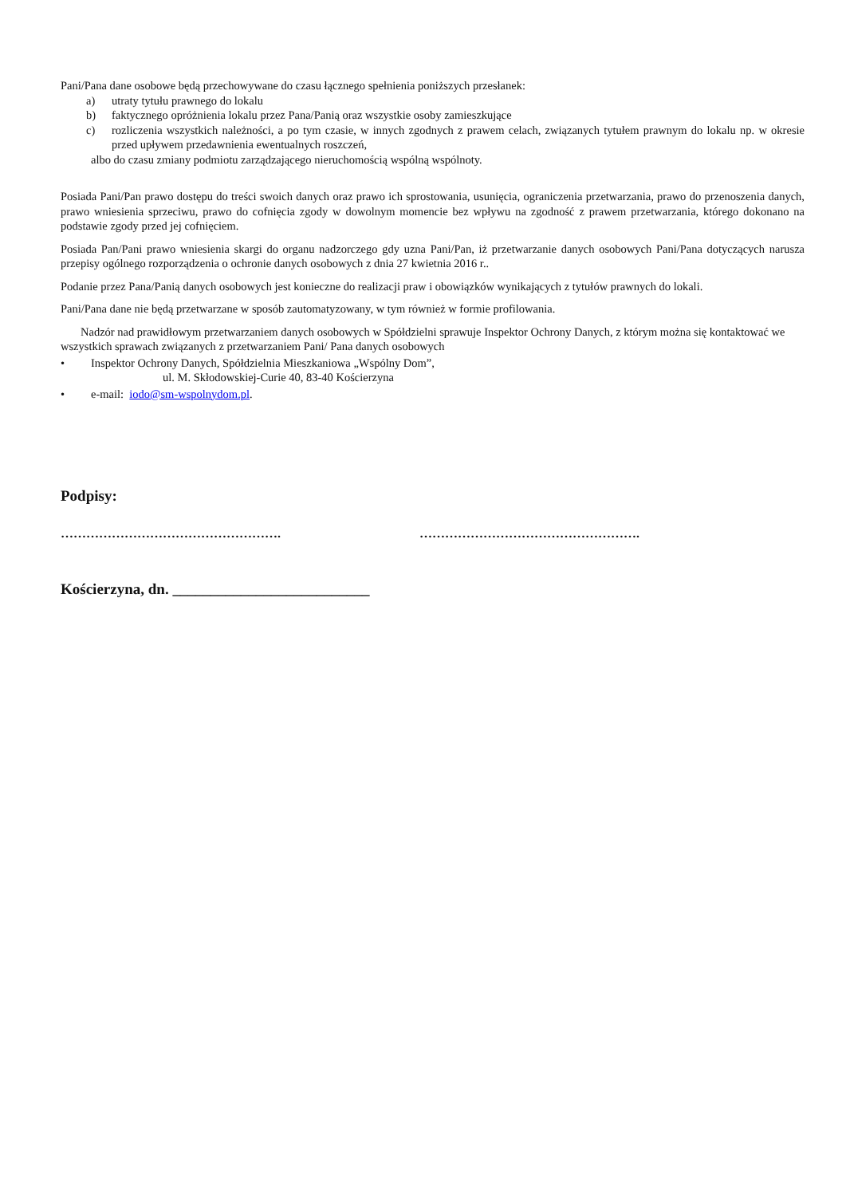Pani/Pana dane osobowe będą przechowywane do czasu łącznego spełnienia poniższych przesłanek:
a) utraty tytułu prawnego do lokalu
b) faktycznego opróżnienia lokalu przez Pana/Panią oraz wszystkie osoby zamieszkujące
c) rozliczenia wszystkich należności, a po tym czasie, w innych zgodnych z prawem celach, związanych tytułem prawnym do lokalu np. w okresie przed upływem przedawnienia ewentualnych roszczeń,
albo do czasu zmiany podmiotu zarządzającego nieruchomością wspólną wspólnoty.
Posiada Pani/Pan prawo dostępu do treści swoich danych oraz prawo ich sprostowania, usunięcia, ograniczenia przetwarzania, prawo do przenoszenia danych, prawo wniesienia sprzeciwu, prawo do cofnięcia zgody w dowolnym momencie bez wpływu na zgodność z prawem przetwarzania, którego dokonano na podstawie zgody przed jej cofnięciem.
Posiada Pan/Pani prawo wniesienia skargi do organu nadzorczego gdy uzna Pani/Pan, iż przetwarzanie danych osobowych Pani/Pana dotyczących narusza przepisy ogólnego rozporządzenia o ochronie danych osobowych z dnia 27 kwietnia 2016 r..
Podanie przez Pana/Panią danych osobowych jest konieczne do realizacji praw i obowiązków wynikających z tytułów prawnych do lokali.
Pani/Pana dane nie będą przetwarzane w sposób zautomatyzowany, w tym również w formie profilowania.
Nadzór nad prawidłowym przetwarzaniem danych osobowych w Spółdzielni sprawuje Inspektor Ochrony Danych, z którym można się kontaktować we wszystkich sprawach związanych z przetwarzaniem Pani/ Pana danych osobowych
• Inspektor Ochrony Danych, Spółdzielnia Mieszkaniowa „Wspólny Dom”,
ul. M. Skłodowskiej-Curie 40, 83-40 Kościerzyna
• e-mail: iodo@sm-wspolnydom.pl.
Podpisy:
……………………………………………. …………………………………………….
Kościerzyna, dn. __________________________